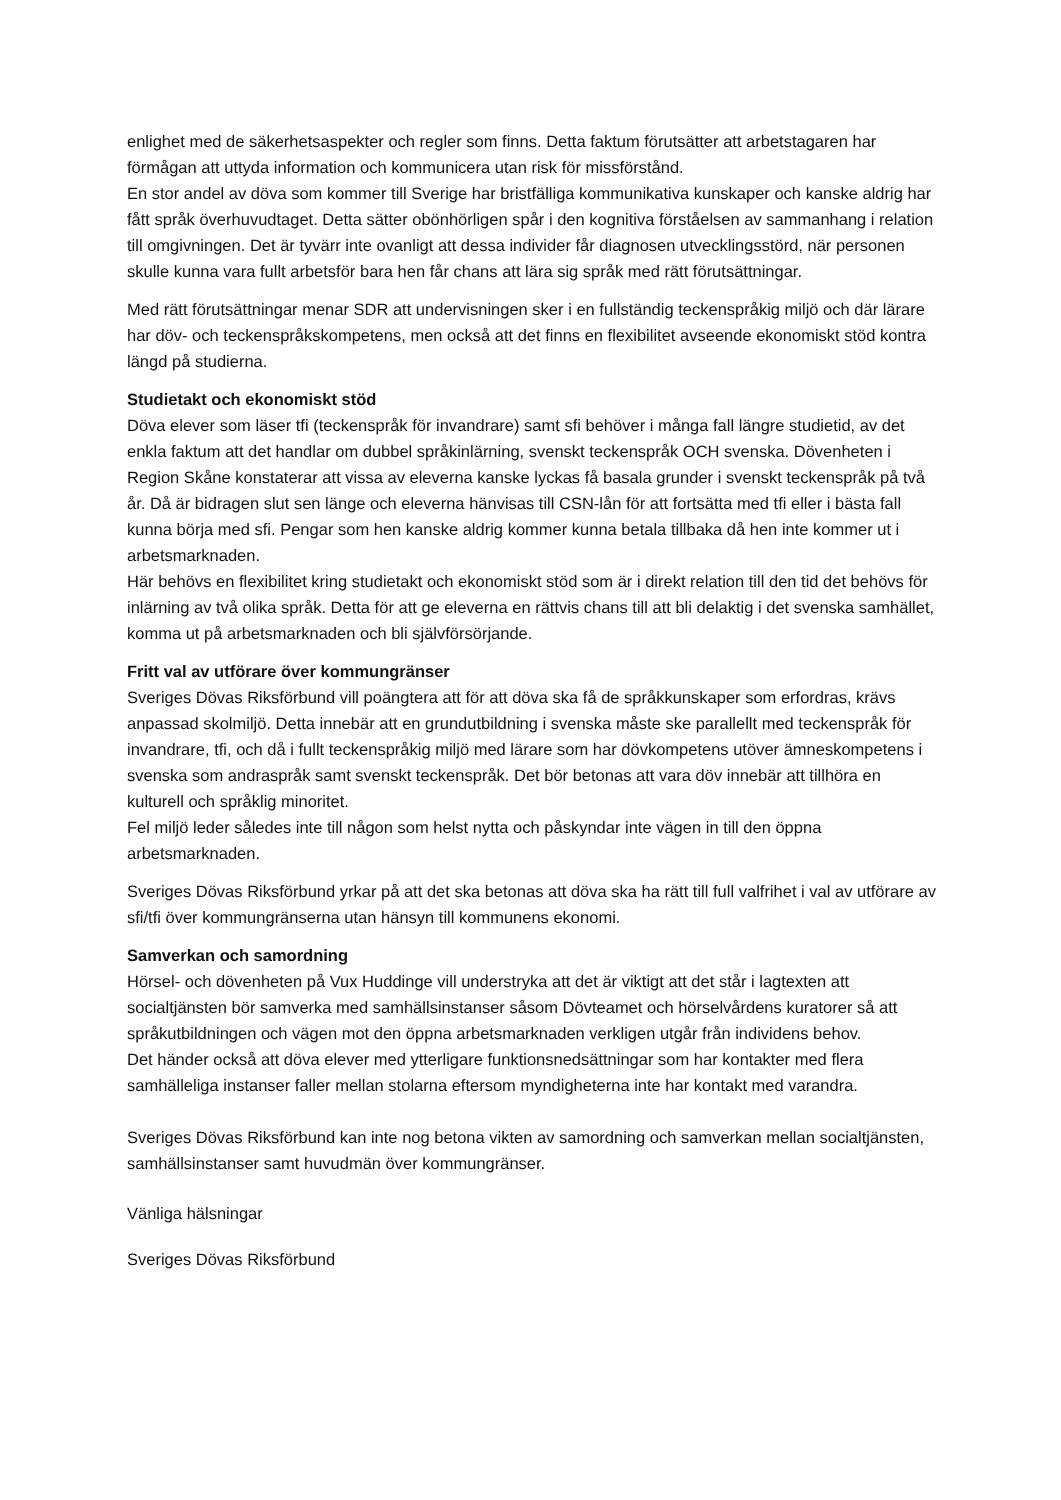enlighet med de säkerhetsaspekter och regler som finns. Detta faktum förutsätter att arbetstagaren har förmågan att uttyda information och kommunicera utan risk för missförstånd.
En stor andel av döva som kommer till Sverige har bristfälliga kommunikativa kunskaper och kanske aldrig har fått språk överhuvudtaget. Detta sätter obönhörligen spår i den kognitiva förståelsen av sammanhang i relation till omgivningen. Det är tyvärr inte ovanligt att dessa individer får diagnosen utvecklingsstörd, när personen skulle kunna vara fullt arbetsför bara hen får chans att lära sig språk med rätt förutsättningar.
Med rätt förutsättningar menar SDR att undervisningen sker i en fullständig teckenspråkig miljö och där lärare har döv- och teckenspråkskompetens, men också att det finns en flexibilitet avseende ekonomiskt stöd kontra längd på studierna.
Studietakt och ekonomiskt stöd
Döva elever som läser tfi (teckenspråk för invandrare) samt sfi behöver i många fall längre studietid, av det enkla faktum att det handlar om dubbel språkinlärning, svenskt teckenspråk OCH svenska. Dövenheten i Region Skåne konstaterar att vissa av eleverna kanske lyckas få basala grunder i svenskt teckenspråk på två år. Då är bidragen slut sen länge och eleverna hänvisas till CSN-lån för att fortsätta med tfi eller i bästa fall kunna börja med sfi. Pengar som hen kanske aldrig kommer kunna betala tillbaka då hen inte kommer ut i arbetsmarknaden.
Här behövs en flexibilitet kring studietakt och ekonomiskt stöd som är i direkt relation till den tid det behövs för inlärning av två olika språk. Detta för att ge eleverna en rättvis chans till att bli delaktig i det svenska samhället, komma ut på arbetsmarknaden och bli självförsörjande.
Fritt val av utförare över kommungränser
Sveriges Dövas Riksförbund vill poängtera att för att döva ska få de språkkunskaper som erfordras, krävs anpassad skolmiljö. Detta innebär att en grundutbildning i svenska måste ske parallellt med teckenspråk för invandrare, tfi, och då i fullt teckenspråkig miljö med lärare som har dövkompetens utöver ämneskompetens i svenska som andraspråk samt svenskt teckenspråk. Det bör betonas att vara döv innebär att tillhöra en kulturell och språklig minoritet.
Fel miljö leder således inte till någon som helst nytta och påskyndar inte vägen in till den öppna arbetsmarknaden.
Sveriges Dövas Riksförbund yrkar på att det ska betonas att döva ska ha rätt till full valfrihet i val av utförare av sfi/tfi över kommungränserna utan hänsyn till kommunens ekonomi.
Samverkan och samordning
Hörsel- och dövenheten på Vux Huddinge vill understryka att det är viktigt att det står i lagtexten att socialtjänsten bör samverka med samhällsinstanser såsom Dövteamet och hörselvårdens kuratorer så att språkutbildningen och vägen mot den öppna arbetsmarknaden verkligen utgår från individens behov.
Det händer också att döva elever med ytterligare funktionsnedsättningar som har kontakter med flera samhälleliga instanser faller mellan stolarna eftersom myndigheterna inte har kontakt med varandra.
Sveriges Dövas Riksförbund kan inte nog betona vikten av samordning och samverkan mellan socialtjänsten, samhällsinstanser samt huvudmän över kommungränser.
Vänliga hälsningar
Sveriges Dövas Riksförbund